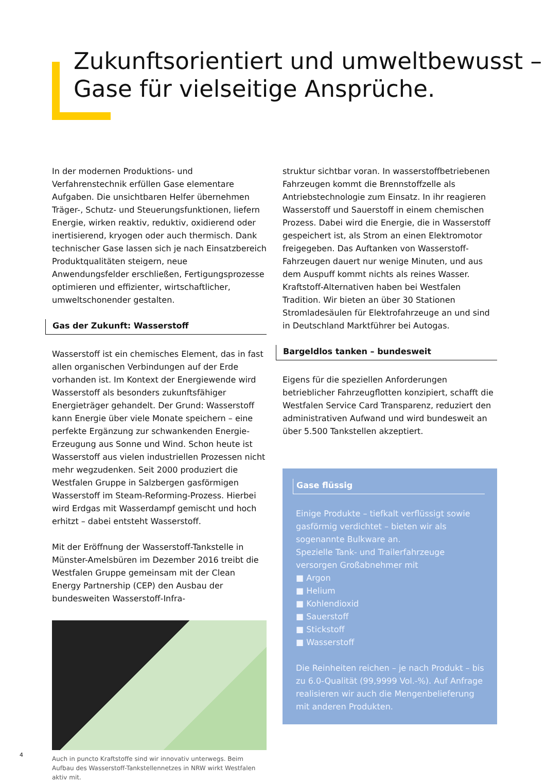Zukunftsorientiert und umweltbewusst –
Gase für vielseitige Ansprüche.
In der modernen Produktions- und Verfahrenstechnik erfüllen Gase elementare Aufgaben. Die unsichtbaren Helfer übernehmen Träger-, Schutz- und Steuerungsfunktionen, liefern Energie, wirken reaktiv, reduktiv, oxidierend oder inertisierend, kryogen oder auch thermisch. Dank technischer Gase lassen sich je nach Einsatzbereich Produktqualitäten steigern, neue Anwendungsfelder erschließen, Fertigungsprozesse optimieren und effizienter, wirtschaftlicher, umweltschonender gestalten.
Gas der Zukunft: Wasserstoff
Wasserstoff ist ein chemisches Element, das in fast allen organischen Verbindungen auf der Erde vorhanden ist. Im Kontext der Energiewende wird Wasserstoff als besonders zukunftsfähiger Energieträger gehandelt. Der Grund: Wasserstoff kann Energie über viele Monate speichern – eine perfekte Ergänzung zur schwankenden Energie-Erzeugung aus Sonne und Wind. Schon heute ist Wasserstoff aus vielen industriellen Prozessen nicht mehr wegzudenken. Seit 2000 produziert die Westfalen Gruppe in Salzbergen gasförmigen Wasserstoff im Steam-Reforming-Prozess. Hierbei wird Erdgas mit Wasserdampf gemischt und hoch erhitzt – dabei entsteht Wasserstoff.
Mit der Eröffnung der Wasserstoff-Tankstelle in Münster-Amelsbüren im Dezember 2016 treibt die Westfalen Gruppe gemeinsam mit der Clean Energy Partnership (CEP) den Ausbau der bundesweiten Wasserstoff-Infra-
Auch in puncto Kraftstoffe sind wir innovativ unterwegs. Beim Aufbau des Wasserstoff-Tankstellennetzes in NRW wirkt Westfalen aktiv mit.
struktur sichtbar voran. In wasserstoffbetriebenen Fahrzeugen kommt die Brennstoffzelle als Antriebstechnologie zum Einsatz. In ihr reagieren Wasserstoff und Sauerstoff in einem chemischen Prozess. Dabei wird die Energie, die in Wasserstoff gespeichert ist, als Strom an einen Elektromotor freigegeben. Das Auftanken von Wasserstoff-Fahrzeugen dauert nur wenige Minuten, und aus dem Auspuff kommt nichts als reines Wasser. Kraftstoff-Alternativen haben bei Westfalen Tradition. Wir bieten an über 30 Stationen Stromladesäulen für Elektrofahrzeuge an und sind in Deutschland Marktführer bei Autogas.
Bargeldlos tanken – bundesweit
Eigens für die speziellen Anforderungen betrieblicher Fahrzeugflotten konzipiert, schafft die Westfalen Service Card Transparenz, reduziert den administrativen Aufwand und wird bundesweit an über 5.500 Tankstellen akzeptiert.
Gase flüssig
Einige Produkte – tiefkalt verflüssigt sowie gasförmig verdichtet – bieten wir als sogenannte Bulkware an.
Spezielle Tank- und Trailerfahrzeuge versorgen Großabnehmer mit
■ Argon
■ Helium
■ Kohlendioxid
■ Sauerstoff
■ Stickstoff
■ Wasserstoff
Die Reinheiten reichen – je nach Produkt – bis zu 6.0-Qualität (99,9999 Vol.-%). Auf Anfrage realisieren wir auch die Mengenbelieferung mit anderen Produkten.
4